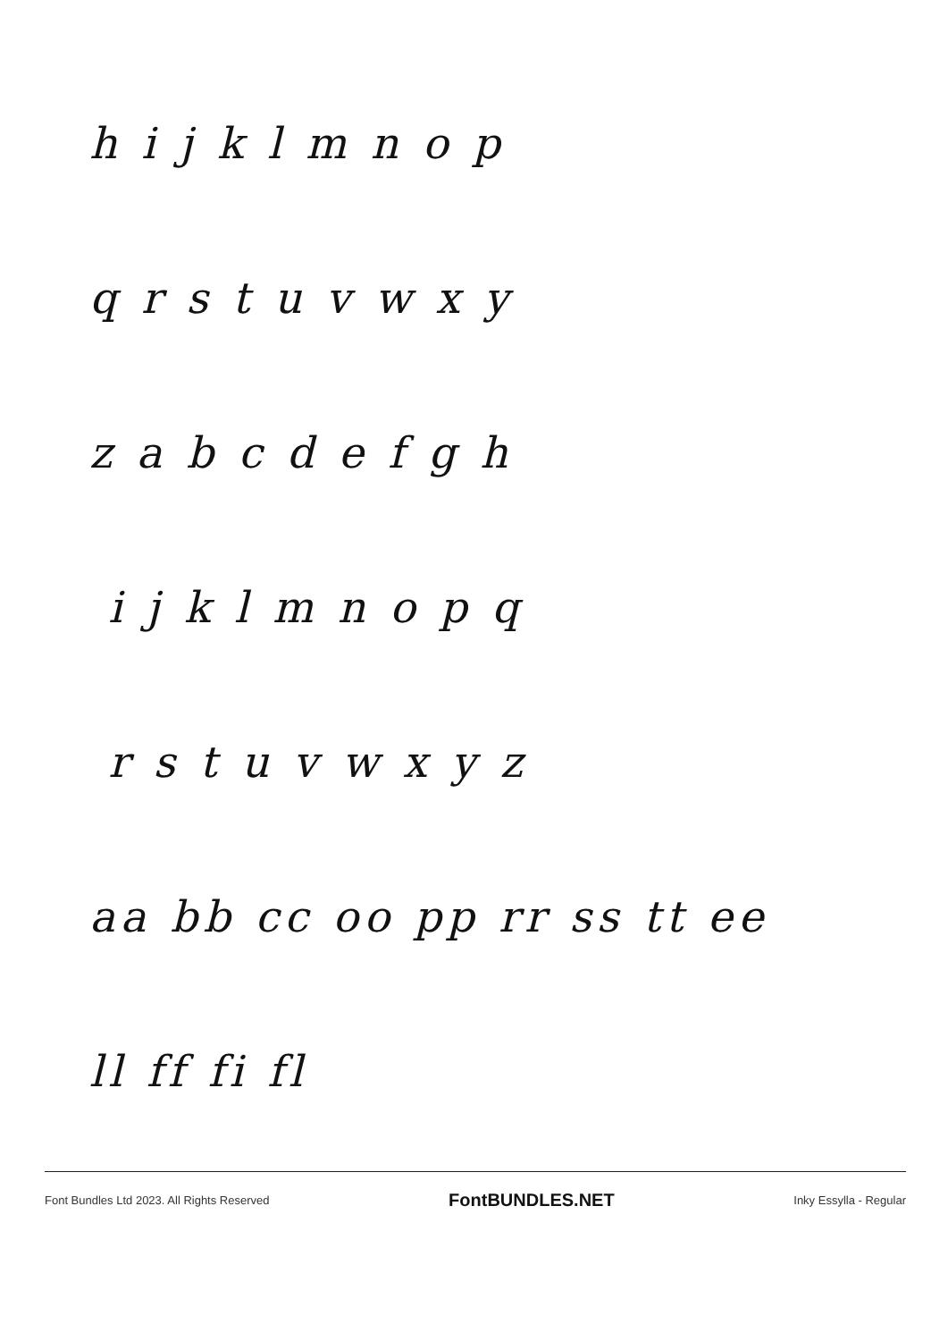h i j k l m n o p
q r s t u v w x y
z a b c d e f g h
i j k l m n o p q
r s t u v w x y z
aa bb cc oo pp rr ss tt ee
ll ff fi fl
Font Bundles Ltd 2023. All Rights Reserved FontBUNDLES.NET Inky Essylla - Regular